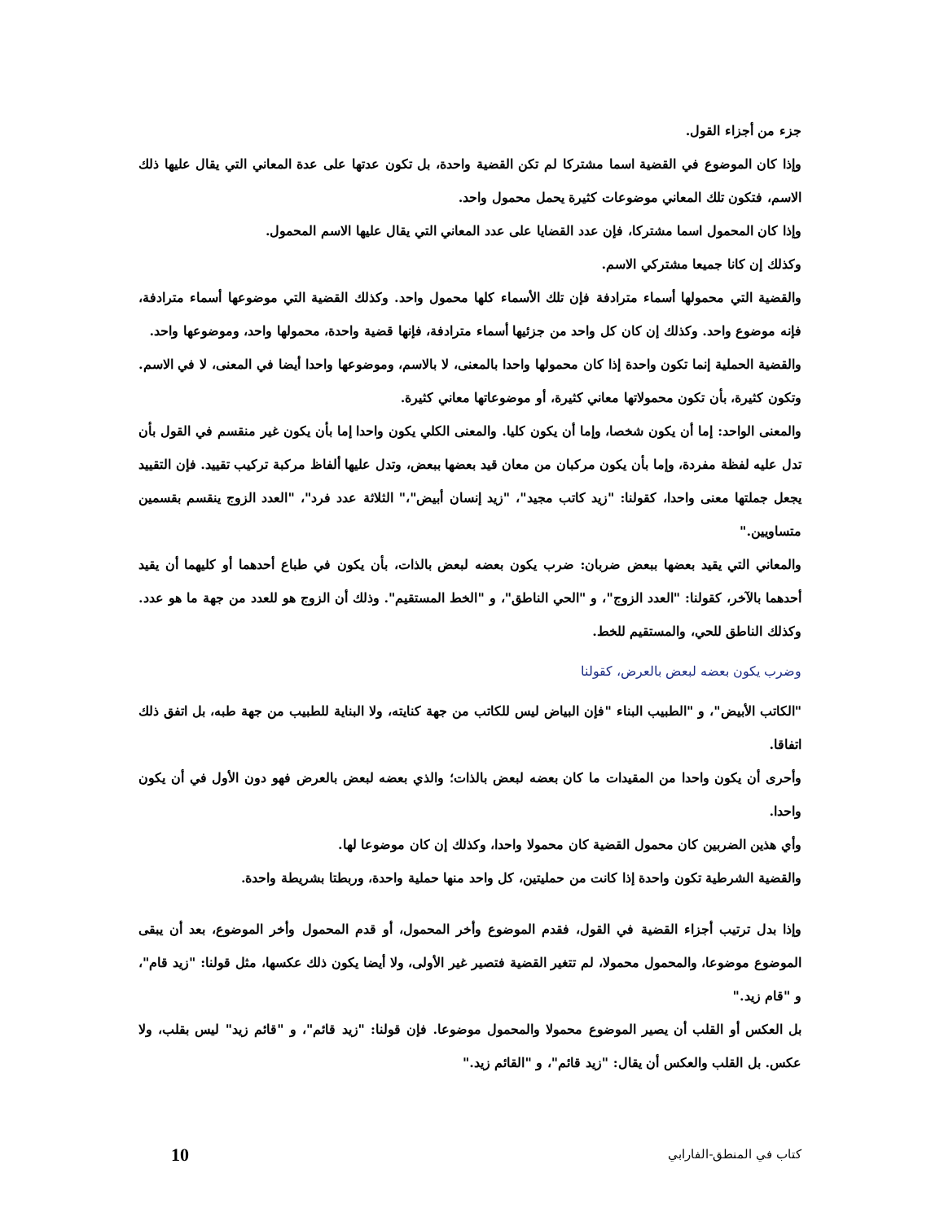جزء من أجزاء القول.
وإذا كان الموضوع في القضية اسما مشتركا لم تكن القضية واحدة، بل تكون عدتها على عدة المعاني التي يقال عليها ذلك الاسم، فتكون تلك المعاني موضوعات كثيرة يحمل محمول واحد.
وإذا كان المحمول اسما مشتركا، فإن عدد القضايا على عدد المعاني التي يقال عليها الاسم المحمول.
وكذلك إن كانا جميعا مشتركي الاسم.
والقضية التي محمولها أسماء مترادفة فإن تلك الأسماء كلها محمول واحد. وكذلك القضية التي موضوعها أسماء مترادفة، فإنه موضوع واحد. وكذلك إن كان كل واحد من جزئيها أسماء مترادفة، فإنها قضية واحدة، محمولها واحد، وموضوعها واحد.
والقضية الحملية إنما تكون واحدة إذا كان محمولها واحدا بالمعنى، لا بالاسم، وموضوعها واحدا أيضا في المعنى، لا في الاسم. وتكون كثيرة، بأن تكون محمولاتها معاني كثيرة، أو موضوعاتها معاني كثيرة.
والمعنى الواحد: إما أن يكون شخصا، وإما أن يكون كليا. والمعنى الكلي يكون واحدا إما بأن يكون غير منقسم في القول بأن تدل عليه لفظة مفردة، وإما بأن يكون مركبان من معان قيد بعضها ببعض، وتدل عليها ألفاظ مركبة تركيب تقييد. فإن التقييد يجعل جملتها معنى واحدا، كقولنا: "زيد كاتب مجيد"، "زيد إنسان أبيض"،" الثلاثة عدد فرد"، "العدد الزوج ينقسم بقسمين متساويين."
والمعاني التي يقيد بعضها ببعض ضربان: ضرب يكون بعضه لبعض بالذات، بأن يكون في طباع أحدهما أو كليهما أن يقيد أحدهما بالآخر، كقولنا: "العدد الزوج"، و "الحي الناطق"، و "الخط المستقيم". وذلك أن الزوج هو للعدد من جهة ما هو عدد. وكذلك الناطق للحي، والمستقيم للخط.
وضرب يكون بعضه لبعض بالعرض، كقولنا
"الكاتب الأبيض"، و "الطبيب البناء "فإن البياض ليس للكاتب من جهة كنايته، ولا البناية للطبيب من جهة طبه، بل اتفق ذلك اتفاقا.
وأحرى أن يكون واحدا من المقيدات ما كان بعضه لبعض بالذات؛ والذي بعضه لبعض بالعرض فهو دون الأول في أن يكون واحدا.
وأي هذين الضربين كان محمول القضية كان محمولا واحدا، وكذلك إن كان موضوعا لها.
والقضية الشرطية تكون واحدة إذا كانت من حمليتين، كل واحد منها حملية واحدة، وربطتا بشريطة واحدة.
وإذا بدل ترتيب أجزاء القضية في القول، فقدم الموضوع وأخر المحمول، أو قدم المحمول وأخر الموضوع، بعد أن يبقى الموضوع موضوعا، والمحمول محمولا، لم تتغير القضية فتصير غير الأولى، ولا أيضا يكون ذلك عكسها، مثل قولنا: "زيد قام"، و "قام زيد."
بل العكس أو القلب أن يصير الموضوع محمولا والمحمول موضوعا. فإن قولنا: "زيد قائم"، و "قائم زيد" ليس بقلب، ولا عكس. بل القلب والعكس أن يقال: "زيد قائم"، و "القائم زيد."
كتاب في المنطق-الفارابي 10